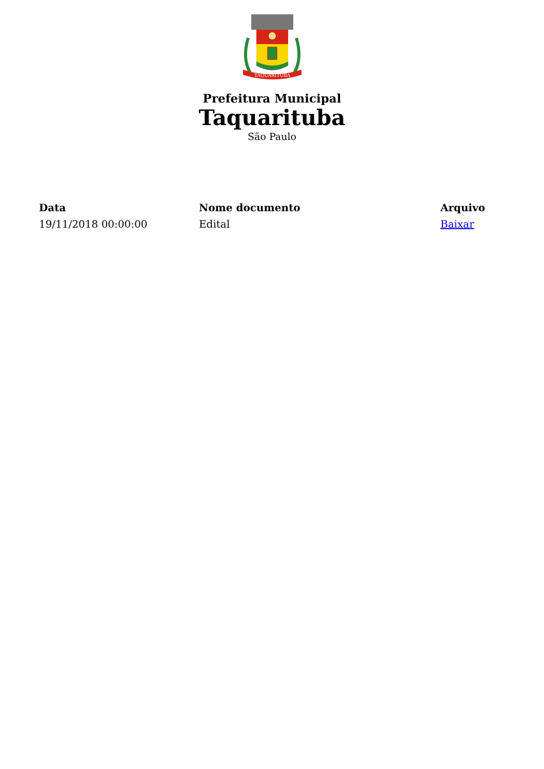TAQUARITUBA
Prefeitura Municipal
Taquarituba
São Paulo
| Data | Nome documento | Arquivo |
| --- | --- | --- |
| 19/11/2018 00:00:00 | Edital | Baixar |